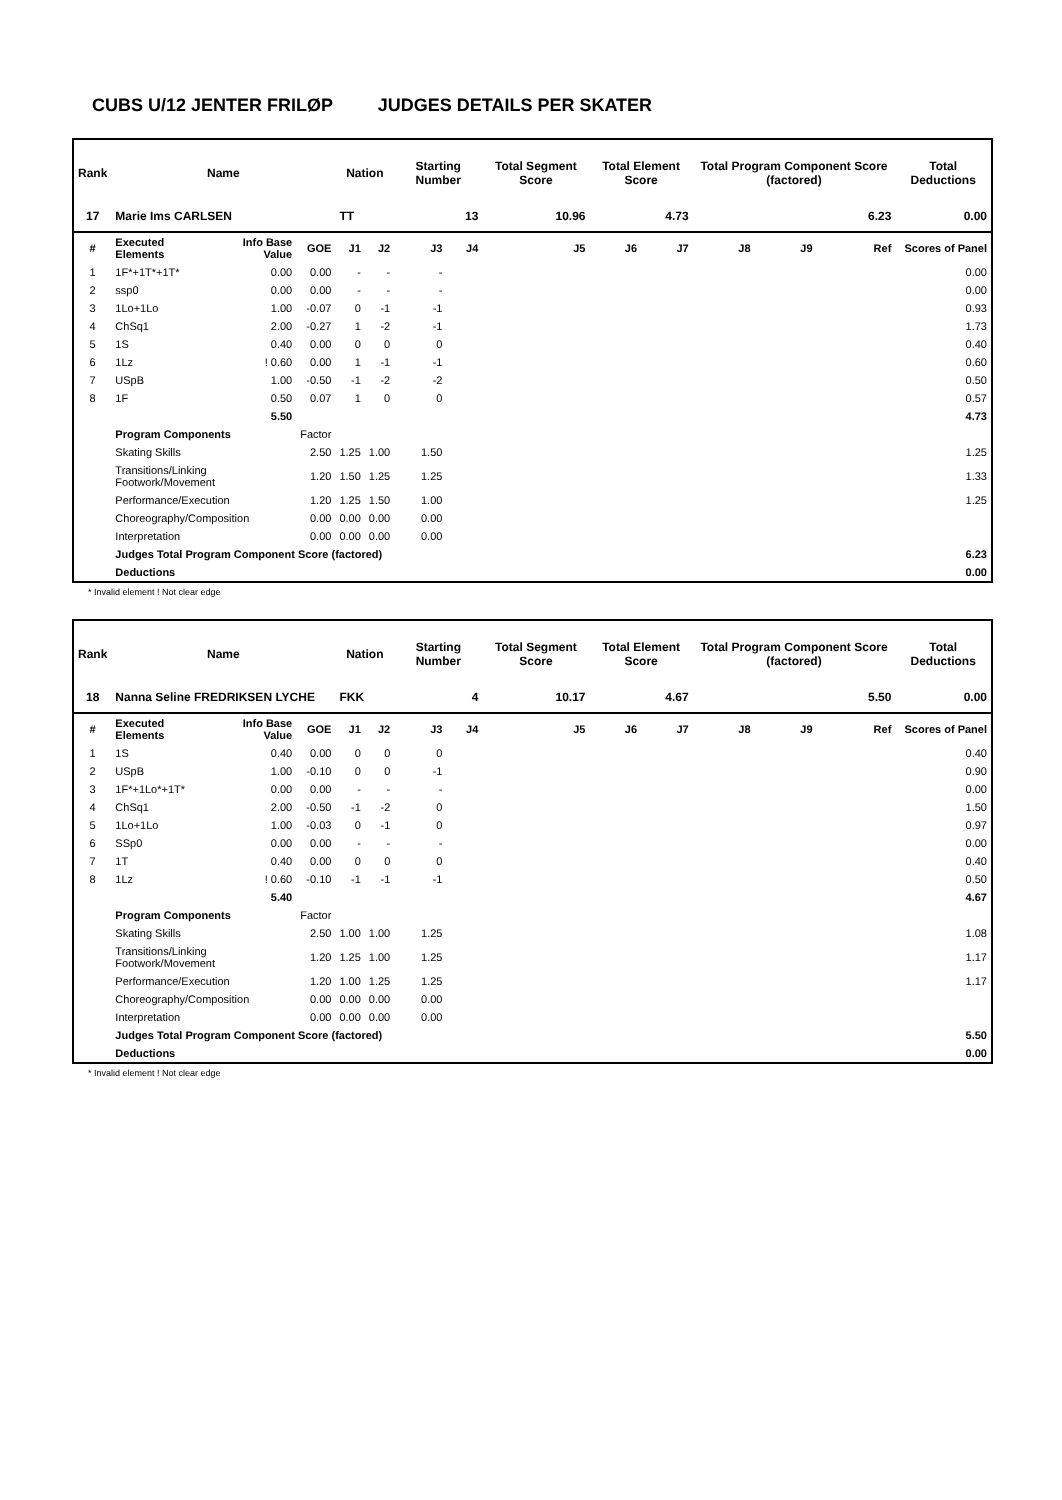CUBS U/12 JENTER FRILØP JUDGES DETAILS PER SKATER
| Rank | Name | | | Nation | | Starting Number | | Total Segment Score | Total Element Score | | Total Program Component Score (factored) | | | Total Deductions |
| --- | --- | --- | --- | --- | --- | --- | --- | --- | --- | --- | --- | --- | --- | --- |
| 17 | Marie Ims CARLSEN | | | TT | | 13 | | 10.96 | 4.73 | | 6.23 | | | 0.00 |
| # | Executed Elements | Info Base Value | GOE | J1 | J2 | J3 | J4 | J5 | J6 | J7 | J8 | J9 | Ref | Scores of Panel |
| 1 | 1F*+1T*+1T* | 0.00 | 0.00 | - | - | - | | | | | | | | 0.00 |
| 2 | ssp0 | 0.00 | 0.00 | - | - | - | | | | | | | | 0.00 |
| 3 | 1Lo+1Lo | 1.00 | -0.07 | 0 | -1 | -1 | | | | | | | | 0.93 |
| 4 | ChSq1 | 2.00 | -0.27 | 1 | -2 | -1 | | | | | | | | 1.73 |
| 5 | 1S | 0.40 | 0.00 | 0 | 0 | 0 | | | | | | | | 0.40 |
| 6 | 1Lz | ! 0.60 | 0.00 | 1 | -1 | -1 | | | | | | | | 0.60 |
| 7 | USpB | 1.00 | -0.50 | -1 | -2 | -2 | | | | | | | | 0.50 |
| 8 | 1F | 0.50 | 0.07 | 1 | 0 | 0 | | | | | | | | 0.57 |
| | | 5.50 | | | | | | | | | | | | 4.73 |
| | Program Components | | Factor | | | | | | | | | | | |
| | Skating Skills | | 2.50 | 1.25 | 1.00 | 1.50 | | | | | | | | 1.25 |
| | Transitions/Linking Footwork/Movement | | 1.20 | 1.50 | 1.25 | 1.25 | | | | | | | | 1.33 |
| | Performance/Execution | | 1.20 | 1.25 | 1.50 | 1.00 | | | | | | | | 1.25 |
| | Choreography/Composition | | 0.00 | 0.00 | 0.00 | 0.00 | | | | | | | | |
| | Interpretation | | 0.00 | 0.00 | 0.00 | 0.00 | | | | | | | | |
| | Judges Total Program Component Score (factored) | | | | | | | | | | | | | 6.23 |
| | Deductions | | | | | | | | | | | | | 0.00 |
* Invalid element ! Not clear edge
| Rank | Name | | | Nation | | Starting Number | | Total Segment Score | Total Element Score | | Total Program Component Score (factored) | | | Total Deductions |
| --- | --- | --- | --- | --- | --- | --- | --- | --- | --- | --- | --- | --- | --- | --- |
| 18 | Nanna Seline FREDRIKSEN LYCHE | | | FKK | | 4 | | 10.17 | 4.67 | | 5.50 | | | 0.00 |
| # | Executed Elements | Info Base Value | GOE | J1 | J2 | J3 | J4 | J5 | J6 | J7 | J8 | J9 | Ref | Scores of Panel |
| 1 | 1S | 0.40 | 0.00 | 0 | 0 | 0 | | | | | | | | 0.40 |
| 2 | USpB | 1.00 | -0.10 | 0 | 0 | -1 | | | | | | | | 0.90 |
| 3 | 1F*+1Lo*+1T* | 0.00 | 0.00 | - | - | - | | | | | | | | 0.00 |
| 4 | ChSq1 | 2.00 | -0.50 | -1 | -2 | 0 | | | | | | | | 1.50 |
| 5 | 1Lo+1Lo | 1.00 | -0.03 | 0 | -1 | 0 | | | | | | | | 0.97 |
| 6 | SSp0 | 0.00 | 0.00 | - | - | - | | | | | | | | 0.00 |
| 7 | 1T | 0.40 | 0.00 | 0 | 0 | 0 | | | | | | | | 0.40 |
| 8 | 1Lz | ! 0.60 | -0.10 | -1 | -1 | -1 | | | | | | | | 0.50 |
| | | 5.40 | | | | | | | | | | | | 4.67 |
| | Program Components | | Factor | | | | | | | | | | | |
| | Skating Skills | | 2.50 | 1.00 | 1.00 | 1.25 | | | | | | | | 1.08 |
| | Transitions/Linking Footwork/Movement | | 1.20 | 1.25 | 1.00 | 1.25 | | | | | | | | 1.17 |
| | Performance/Execution | | 1.20 | 1.00 | 1.25 | 1.25 | | | | | | | | 1.17 |
| | Choreography/Composition | | 0.00 | 0.00 | 0.00 | 0.00 | | | | | | | | |
| | Interpretation | | 0.00 | 0.00 | 0.00 | 0.00 | | | | | | | | |
| | Judges Total Program Component Score (factored) | | | | | | | | | | | | | 5.50 |
| | Deductions | | | | | | | | | | | | | 0.00 |
* Invalid element ! Not clear edge